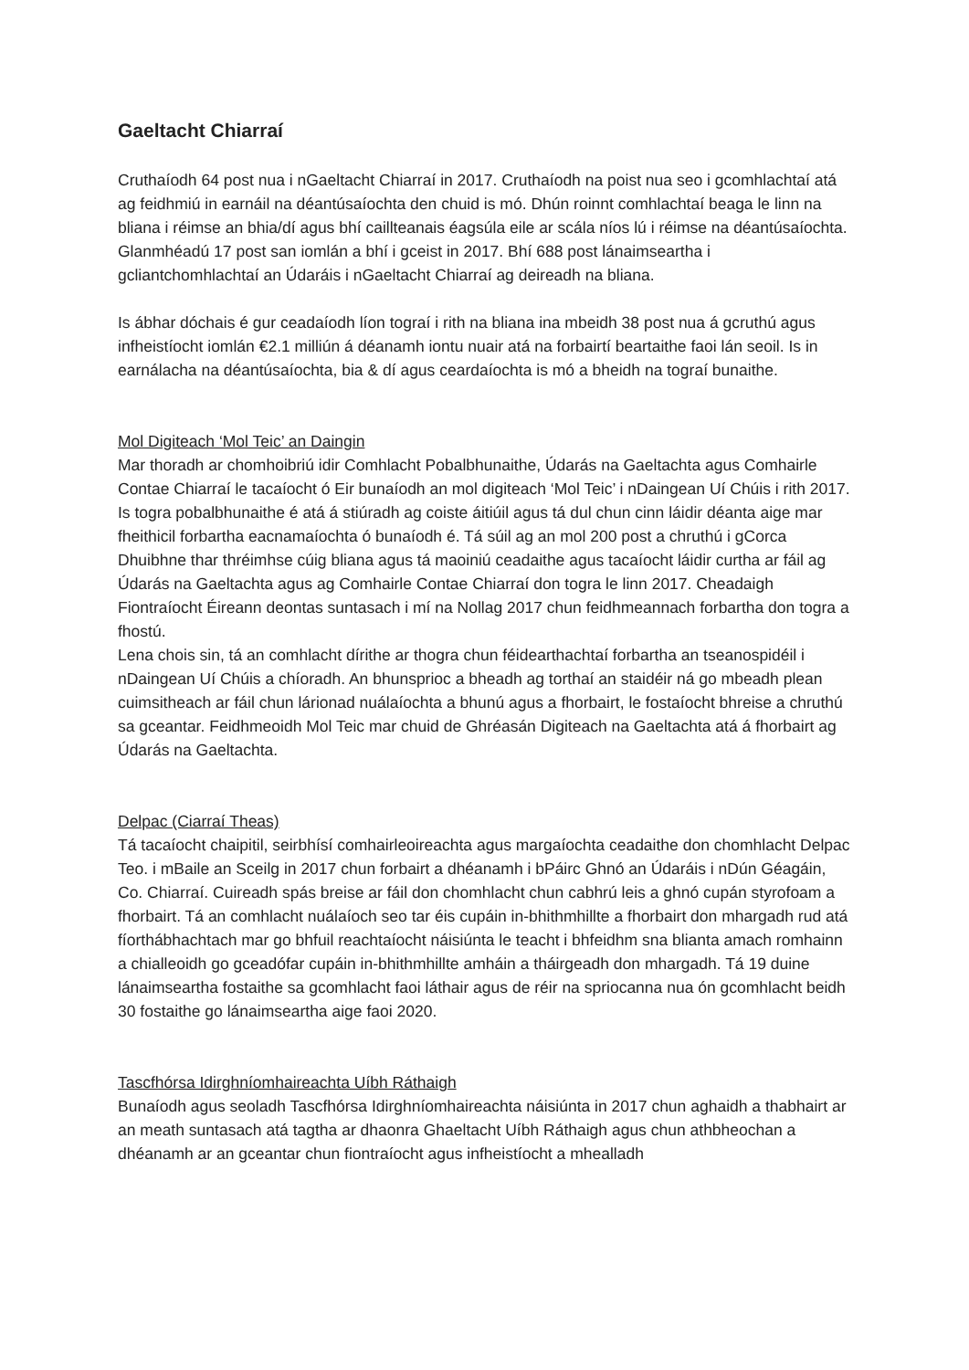Gaeltacht Chiarraí
Cruthaíodh 64 post nua i nGaeltacht Chiarraí in 2017. Cruthaíodh na poist nua seo i gcomhlachtaí atá ag feidhmiú in earnáil na déantúsaíochta den chuid is mó. Dhún roinnt comhlachtaí beaga le linn na bliana i réimse an bhia/dí agus bhí caillteanais éagsúla eile ar scála níos lú i réimse na déantúsaíochta. Glanmhéadú 17 post san iomlán a bhí i gceist in 2017. Bhí 688 post lánaimseartha i gcliantchomhlachtaí an Údaráis i nGaeltacht Chiarraí ag deireadh na bliana.
Is ábhar dóchais é gur ceadaíodh líon tograí i rith na bliana ina mbeidh 38 post nua á gcruthú agus infheistíocht iomlán €2.1 milliún á déanamh iontu nuair atá na forbairtí beartaithe faoi lán seoil. Is in earnálacha na déantúsaíochta, bia & dí agus ceardaíochta is mó a bheidh na tograí bunaithe.
Mol Digiteach ‘Mol Teic’ an Daingin
Mar thoradh ar chomhoibriú idir Comhlacht Pobalbhunaithe, Údarás na Gaeltachta agus Comhairle Contae Chiarraí le tacaíocht ó Eir bunaíodh an mol digiteach ‘Mol Teic’ i nDaingean Uí Chúis i rith 2017. Is togra pobalbhunaithe é atá á stiúradh ag coiste áitiúil agus tá dul chun cinn láidir déanta aige mar fheithicil forbartha eacnamaíochta ó bunaíodh é. Tá súil ag an mol 200 post a chruthú i gCorca Dhuibhne thar thréimhse cúig bliana agus tá maoiniú ceadaithe agus tacaíocht láidir curtha ar fáil ag Údarás na Gaeltachta agus ag Comhairle Contae Chiarraí don togra le linn 2017. Cheadaigh Fiontraíocht Éireann deontas suntasach i mí na Nollag 2017 chun feidhmeannach forbartha don togra a fhostú.
Lena chois sin, tá an comhlacht dírithe ar thogra chun féidearthachtaí forbartha an tseanospidéil i nDaingean Uí Chúis a chíoradh. An bhunsprioc a bheadh ag torthaí an staidéir ná go mbeadh plean cuimsitheach ar fáil chun lárionad nuálaíochta a bhunú agus a fhorbairt, le fostaíocht bhreise a chruthú sa gceantar. Feidhmeoidh Mol Teic mar chuid de Ghréasán Digiteach na Gaeltachta atá á fhorbairt ag Údarás na Gaeltachta.
Delpac (Ciarraí Theas)
Tá tacaíocht chaipitil, seirbhísí comhairleoireachta agus margaíochta ceadaithe don chomhlacht Delpac Teo. i mBaile an Sceilg in 2017 chun forbairt a dhéanamh i bPáirc Ghnó an Údaráis i nDún Géagáin, Co. Chiarraí. Cuireadh spás breise ar fáil don chomhlacht chun cabhrú leis a ghnó cupán styrofoam a fhorbairt. Tá an comhlacht nuálaíoch seo tar éis cupáin in-bhithmhillte a fhorbairt don mhargadh rud atá fíorthábhachtach mar go bhfuil reachtaíocht náisiúnta le teacht i bhfeidhm sna blianta amach romhainn a chialleoidh go gceadófar cupáin in-bhithmhillte amháin a tháirgeadh don mhargadh. Tá 19 duine lánaimseartha fostaithe sa gcomhlacht faoi láthair agus de réir na spriocanna nua ón gcomhlacht beidh 30 fostaithe go lánaimseartha aige faoi 2020.
Tascfhórsa Idirghníomhaireachta Uíbh Ráthaigh
Bunaíodh agus seoladh Tascfhórsa Idirghníomhaireachta náisiúnta in 2017 chun aghaidh a thabhairt ar an meath suntasach atá tagtha ar dhaonra Ghaeltacht Uíbh Ráthaigh agus chun athbheochan a dhéanamh ar an gceantar chun fiontraíocht agus infheistíocht a mhealladh